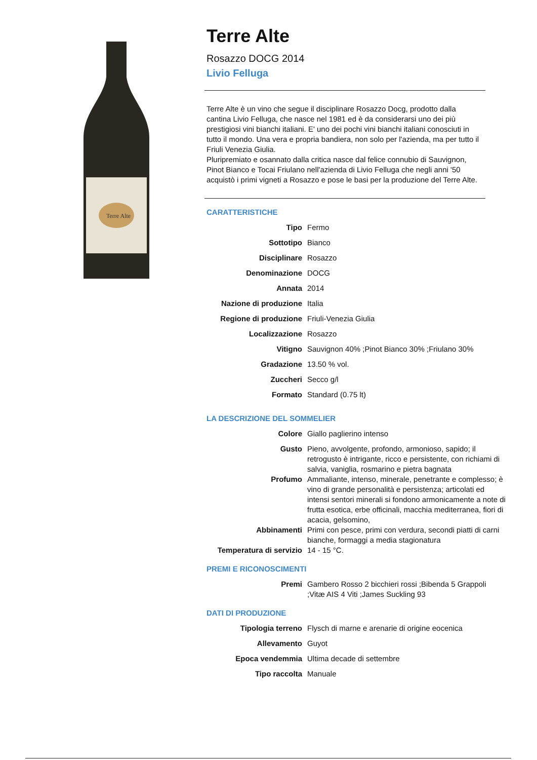Terre Alte
Terre Alte
Rosazzo DOCG 2014
Livio Felluga
Terre Alte è un vino che segue il disciplinare Rosazzo Docg, prodotto dalla cantina Livio Felluga, che nasce nel 1981 ed è da considerarsi uno dei più prestigiosi vini bianchi italiani. E' uno dei pochi vini bianchi italiani conosciuti in tutto il mondo. Una vera e propria bandiera, non solo per l'azienda, ma per tutto il Friuli Venezia Giulia.
Pluripremiato e osannato dalla critica nasce dal felice connubio di Sauvignon, Pinot Bianco e Tocai Friulano nell'azienda di Livio Felluga che negli anni '50 acquistò i primi vigneti a Rosazzo e pose le basi per la produzione del Terre Alte.
CARATTERISTICHE
| Tipo | Fermo |
| Sottotipo | Bianco |
| Disciplinare | Rosazzo |
| Denominazione | DOCG |
| Annata | 2014 |
| Nazione di produzione | Italia |
| Regione di produzione | Friuli-Venezia Giulia |
| Localizzazione | Rosazzo |
| Vitigno | Sauvignon 40% ;Pinot Bianco 30% ;Friulano 30% |
| Gradazione | 13.50 % vol. |
| Zuccheri | Secco g/l |
| Formato | Standard (0.75 lt) |
LA DESCRIZIONE DEL SOMMELIER
| Colore | Giallo paglierino intenso |
| Gusto | Pieno, avvolgente, profondo, armonioso, sapido; il retrogusto è intrigante, ricco e persistente, con richiami di salvia, vaniglia, rosmarino e pietra bagnata |
| Profumo | Ammaliante, intenso, minerale, penetrante e complesso; è vino di grande personalità e persistenza; articolati ed intensi sentori minerali si fondono armonicamente a note di frutta esotica, erbe officinali, macchia mediterranea, fiori di acacia, gelsomino, |
| Abbinamenti | Primi con pesce, primi con verdura, secondi piatti di carni bianche, formaggi a media stagionatura |
| Temperatura di servizio | 14 - 15 °C. |
PREMI E RICONOSCIMENTI
| Premi | Gambero Rosso 2 bicchieri rossi ;Bibenda 5 Grappoli ;Vitæ AIS 4 Viti ;James Suckling 93 |
DATI DI PRODUZIONE
| Tipologia terreno | Flysch di marne e arenarie di origine eocenica |
| Allevamento | Guyot |
| Epoca vendemmia | Ultima decade di settembre |
| Tipo raccolta | Manuale |